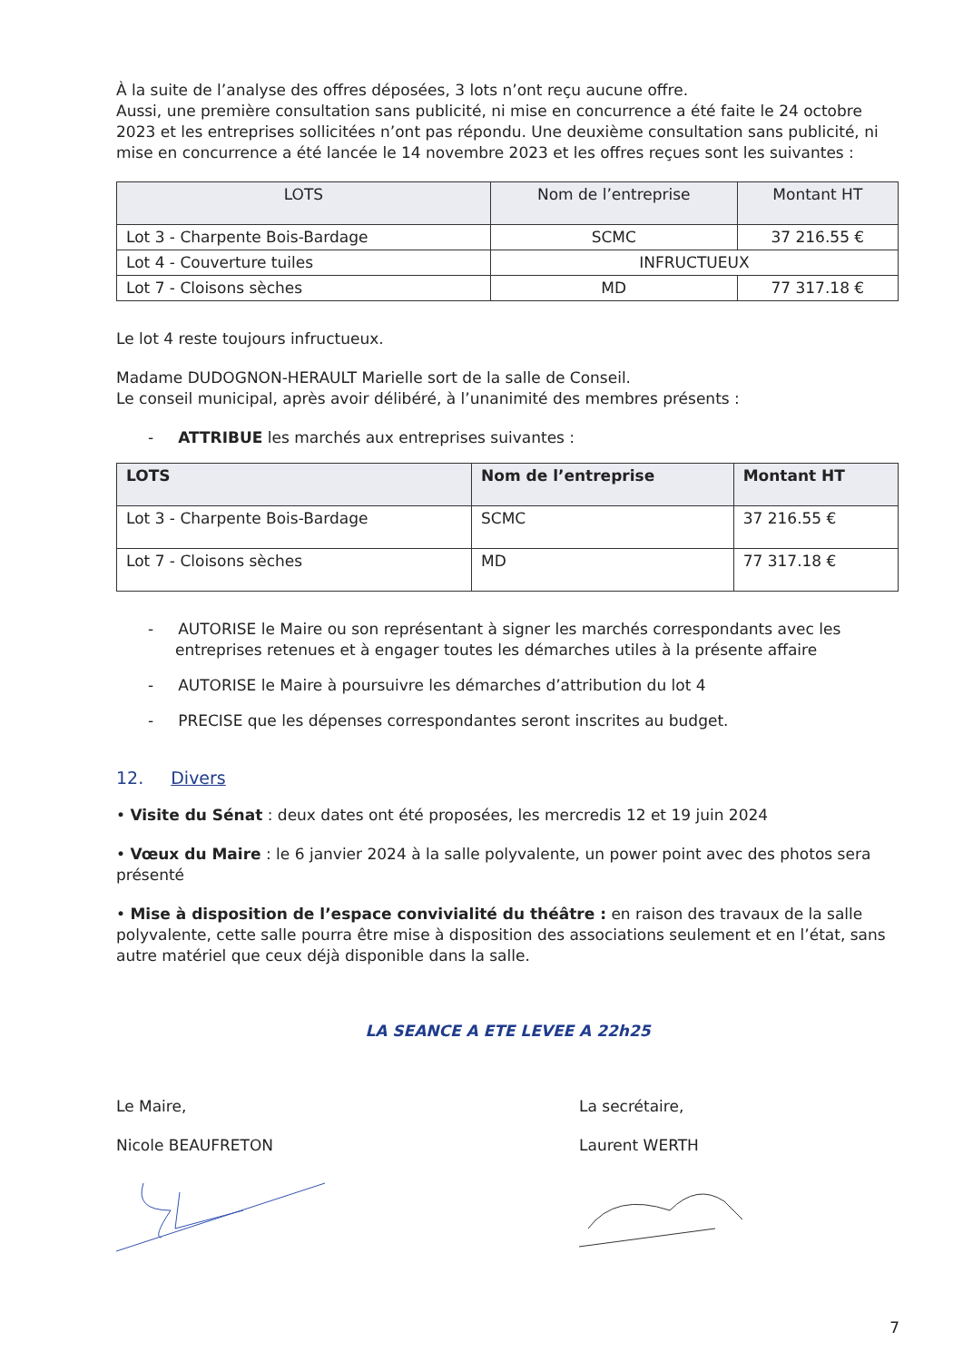À la suite de l’analyse des offres déposées, 3 lots n’ont reçu aucune offre.
Aussi, une première consultation sans publicité, ni mise en concurrence a été faite le 24 octobre 2023 et les entreprises sollicitées n’ont pas répondu. Une deuxième consultation sans publicité, ni mise en concurrence a été lancée le 14 novembre 2023 et les offres reçues sont les suivantes :
| LOTS | Nom de l’entreprise | Montant HT |
| --- | --- | --- |
| Lot 3 - Charpente Bois-Bardage | SCMC | 37 216.55 € |
| Lot 4 - Couverture tuiles | INFRUCTUEUX | |
| Lot 7 - Cloisons sèches | MD | 77 317.18 € |
Le lot 4 reste toujours infructueux.
Madame DUDOGNON-HERAULT Marielle sort de la salle de Conseil.
Le conseil municipal, après avoir délibéré, à l’unanimité des membres présents :
- ATTRIBUE les marchés aux entreprises suivantes :
| LOTS | Nom de l’entreprise | Montant HT |
| --- | --- | --- |
| Lot 3 - Charpente Bois-Bardage | SCMC | 37 216.55 € |
| Lot 7 - Cloisons sèches | MD | 77 317.18 € |
- AUTORISE le Maire ou son représentant à signer les marchés correspondants avec les entreprises retenues et à engager toutes les démarches utiles à la présente affaire
- AUTORISE le Maire à poursuivre les démarches d’attribution du lot 4
- PRECISE que les dépenses correspondantes seront inscrites au budget.
12. Divers
• Visite du Sénat : deux dates ont été proposées, les mercredis 12 et 19 juin 2024
• Vœux du Maire : le 6 janvier 2024 à la salle polyvalente, un power point avec des photos sera présenté
• Mise à disposition de l’espace convivialité du théâtre : en raison des travaux de la salle polyvalente, cette salle pourra être mise à disposition des associations seulement et en l’état, sans autre matériel que ceux déjà disponible dans la salle.
LA SEANCE A ETE LEVEE A 22h25
Le Maire,
Nicole BEAUFRETON
La secrétaire,
Laurent WERTH
7